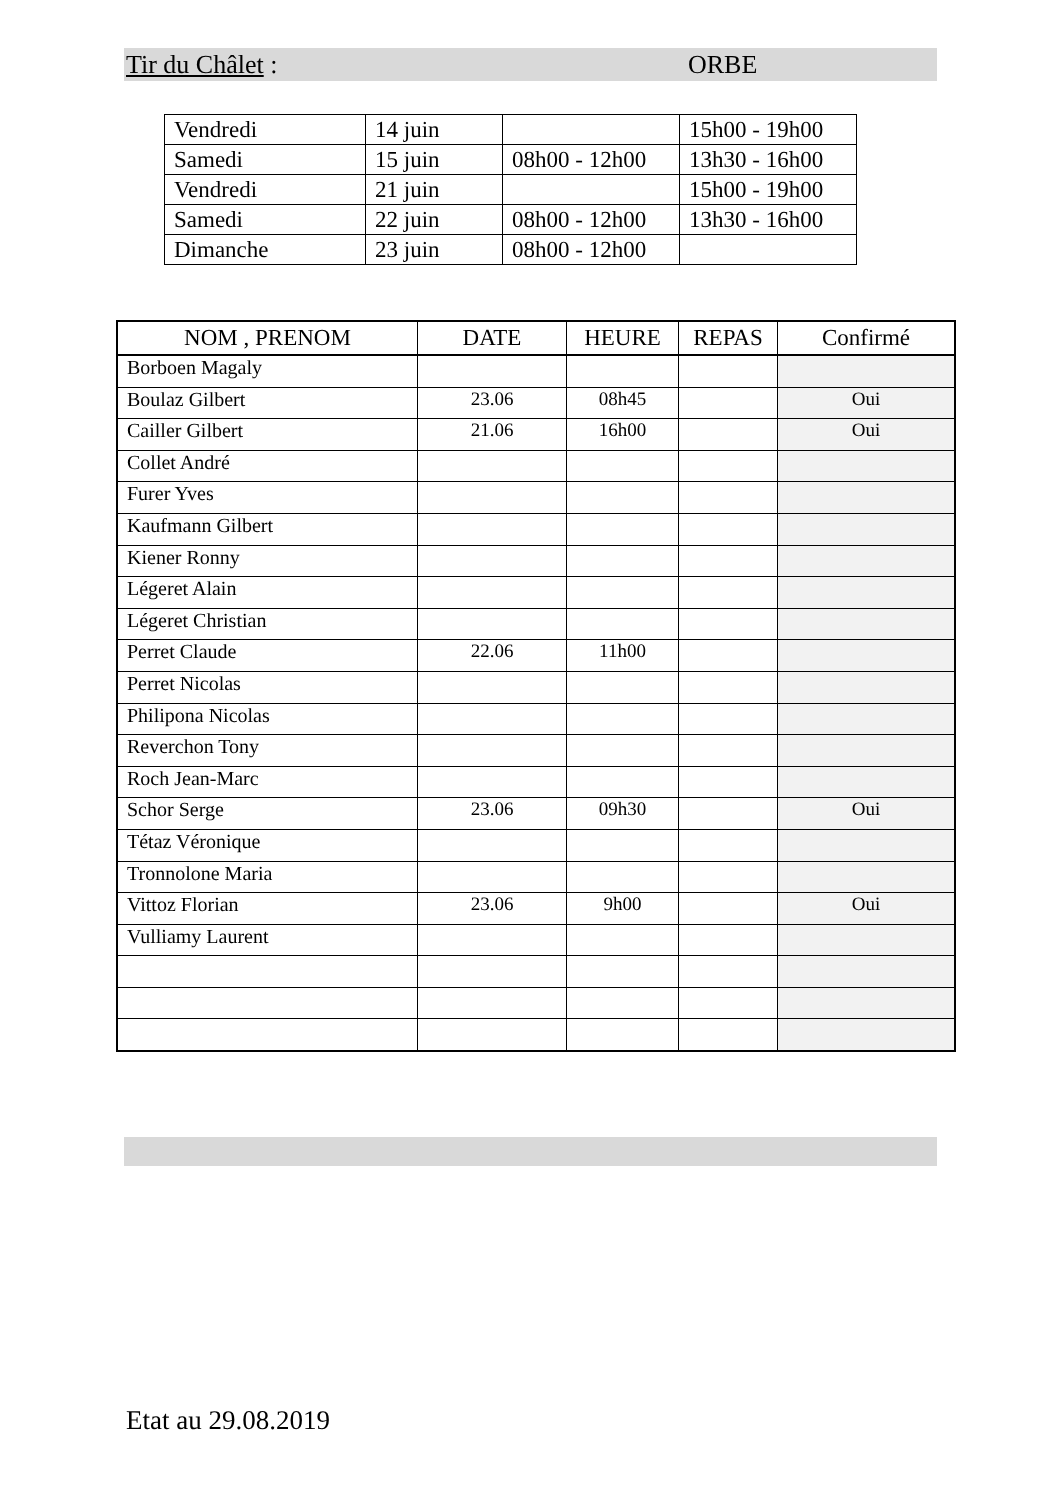Tir du Châlet : ORBE
| Vendredi | 14 juin | | 15h00 - 19h00 |
| Samedi | 15 juin | 08h00 - 12h00 | 13h30 - 16h00 |
| Vendredi | 21 juin | | 15h00 - 19h00 |
| Samedi | 22 juin | 08h00 - 12h00 | 13h30 - 16h00 |
| Dimanche | 23 juin | 08h00 - 12h00 | |
| NOM , PRENOM | DATE | HEURE | REPAS | Confirmé |
| --- | --- | --- | --- | --- |
| Borboen Magaly | | | | |
| Boulaz Gilbert | 23.06 | 08h45 | | Oui |
| Cailler Gilbert | 21.06 | 16h00 | | Oui |
| Collet André | | | | |
| Furer Yves | | | | |
| Kaufmann Gilbert | | | | |
| Kiener Ronny | | | | |
| Légeret Alain | | | | |
| Légeret Christian | | | | |
| Perret Claude | 22.06 | 11h00 | | |
| Perret Nicolas | | | | |
| Philipona Nicolas | | | | |
| Reverchon Tony | | | | |
| Roch Jean-Marc | | | | |
| Schor Serge | 23.06 | 09h30 | | Oui |
| Tétaz Véronique | | | | |
| Tronnolone Maria | | | | |
| Vittoz Florian | 23.06 | 9h00 | | Oui |
| Vulliamy Laurent | | | | |
Etat au 29.08.2019